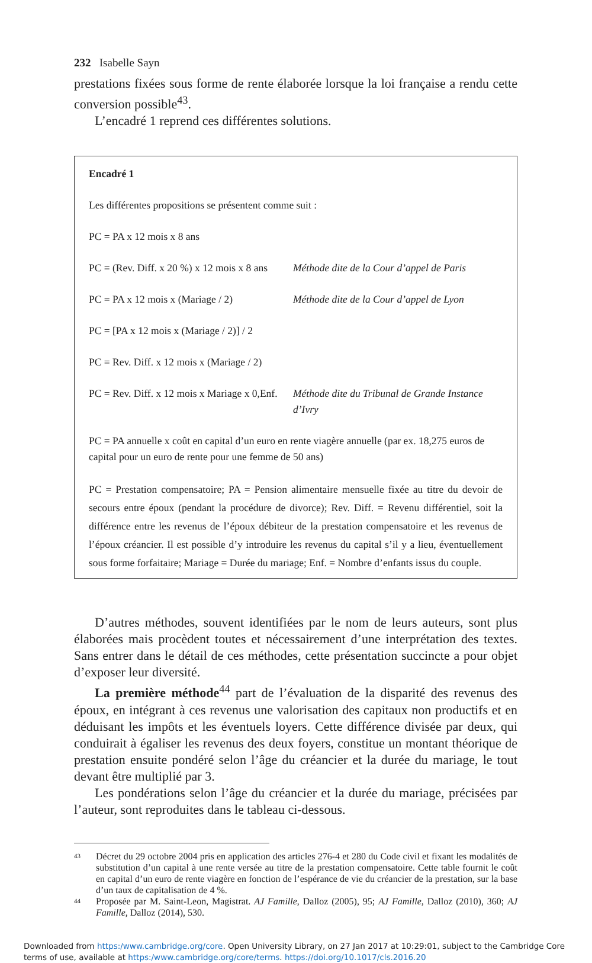232 Isabelle Sayn
prestations fixées sous forme de rente élaborée lorsque la loi française a rendu cette conversion possible<sup>43</sup>.
L’encadré 1 reprend ces différentes solutions.
Encadré 1
Les différentes propositions se présentent comme suit :
PC = PA x 12 mois x 8 ans
PC = (Rev. Diff. x 20 %) x 12 mois x 8 ans Méthode dite de la Cour d’appel de Paris
PC = PA x 12 mois x (Mariage / 2) Méthode dite de la Cour d’appel de Lyon
PC = [PA x 12 mois x (Mariage / 2)] / 2
PC = Rev. Diff. x 12 mois x (Mariage / 2)
PC = Rev. Diff. x 12 mois x Mariage x 0,Enf. Méthode dite du Tribunal de Grande Instance d’Ivry
PC = PA annuelle x coût en capital d’un euro en rente viagère annuelle (par ex. 18,275 euros de capital pour un euro de rente pour une femme de 50 ans)
PC = Prestation compensatoire; PA = Pension alimentaire mensuelle fixée au titre du devoir de secours entre époux (pendant la procédure de divorce); Rev. Diff. = Revenu différentiel, soit la différence entre les revenus de l’époux débiteur de la prestation compensatoire et les revenus de l’époux créancier. Il est possible d’y introduire les revenus du capital s’il y a lieu, éventuellement sous forme forfaitaire; Mariage = Durée du mariage; Enf. = Nombre d’enfants issus du couple.
D’autres méthodes, souvent identifiées par le nom de leurs auteurs, sont plus élaborées mais procèdent toutes et nécessairement d’une interprétation des textes. Sans entrer dans le détail de ces méthodes, cette présentation succincte a pour objet d’exposer leur diversité.
La première méthode<sup>44</sup> part de l’évaluation de la disparité des revenus des époux, en intégrant à ces revenus une valorisation des capitaux non productifs et en déduisant les impôts et les éventuels loyers. Cette différence divisée par deux, qui conduirait à égaliser les revenus des deux foyers, constitue un montant théorique de prestation ensuite pondéré selon l’âge du créancier et la durée du mariage, le tout devant être multiplié par 3.
Les pondérations selon l’âge du créancier et la durée du mariage, précisées par l’auteur, sont reproduites dans le tableau ci-dessous.
<sup>43</sup> Décret du 29 octobre 2004 pris en application des articles 276-4 et 280 du Code civil et fixant les modalités de substitution d’un capital à une rente versée au titre de la prestation compensatoire. Cette table fournit le coût en capital d’un euro de rente viagère en fonction de l’espérance de vie du créancier de la prestation, sur la base d’un taux de capitalisation de 4 %.
<sup>44</sup> Proposée par M. Saint-Leon, Magistrat. AJ Famille, Dalloz (2005), 95; AJ Famille, Dalloz (2010), 360; AJ Famille, Dalloz (2014), 530.
Downloaded from https:/www.cambridge.org/core. Open University Library, on 27 Jan 2017 at 10:29:01, subject to the Cambridge Core terms of use, available at https:/www.cambridge.org/core/terms. https://doi.org/10.1017/cls.2016.20